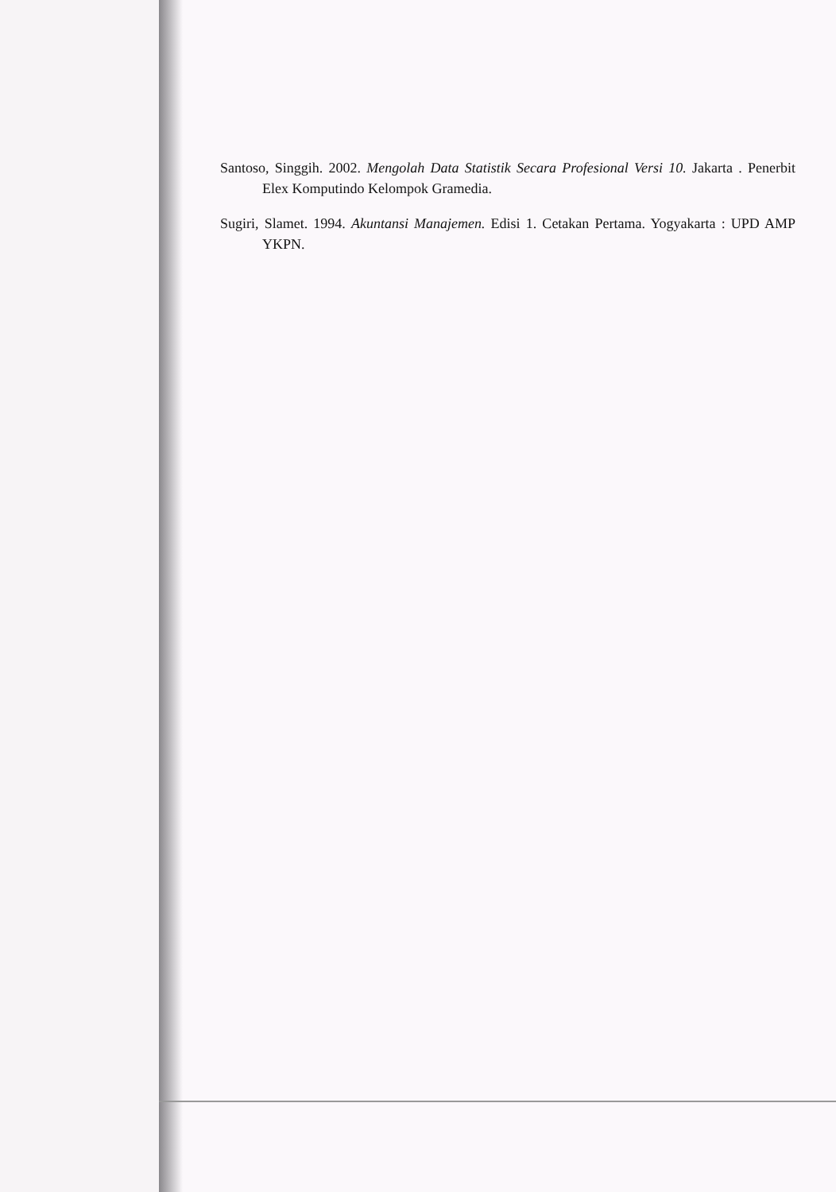Santoso, Singgih. 2002. Mengolah Data Statistik Secara Profesional Versi 10. Jakarta . Penerbit Elex Komputindo Kelompok Gramedia.
Sugiri, Slamet. 1994. Akuntansi Manajemen. Edisi 1. Cetakan Pertama. Yogyakarta : UPD AMP YKPN.